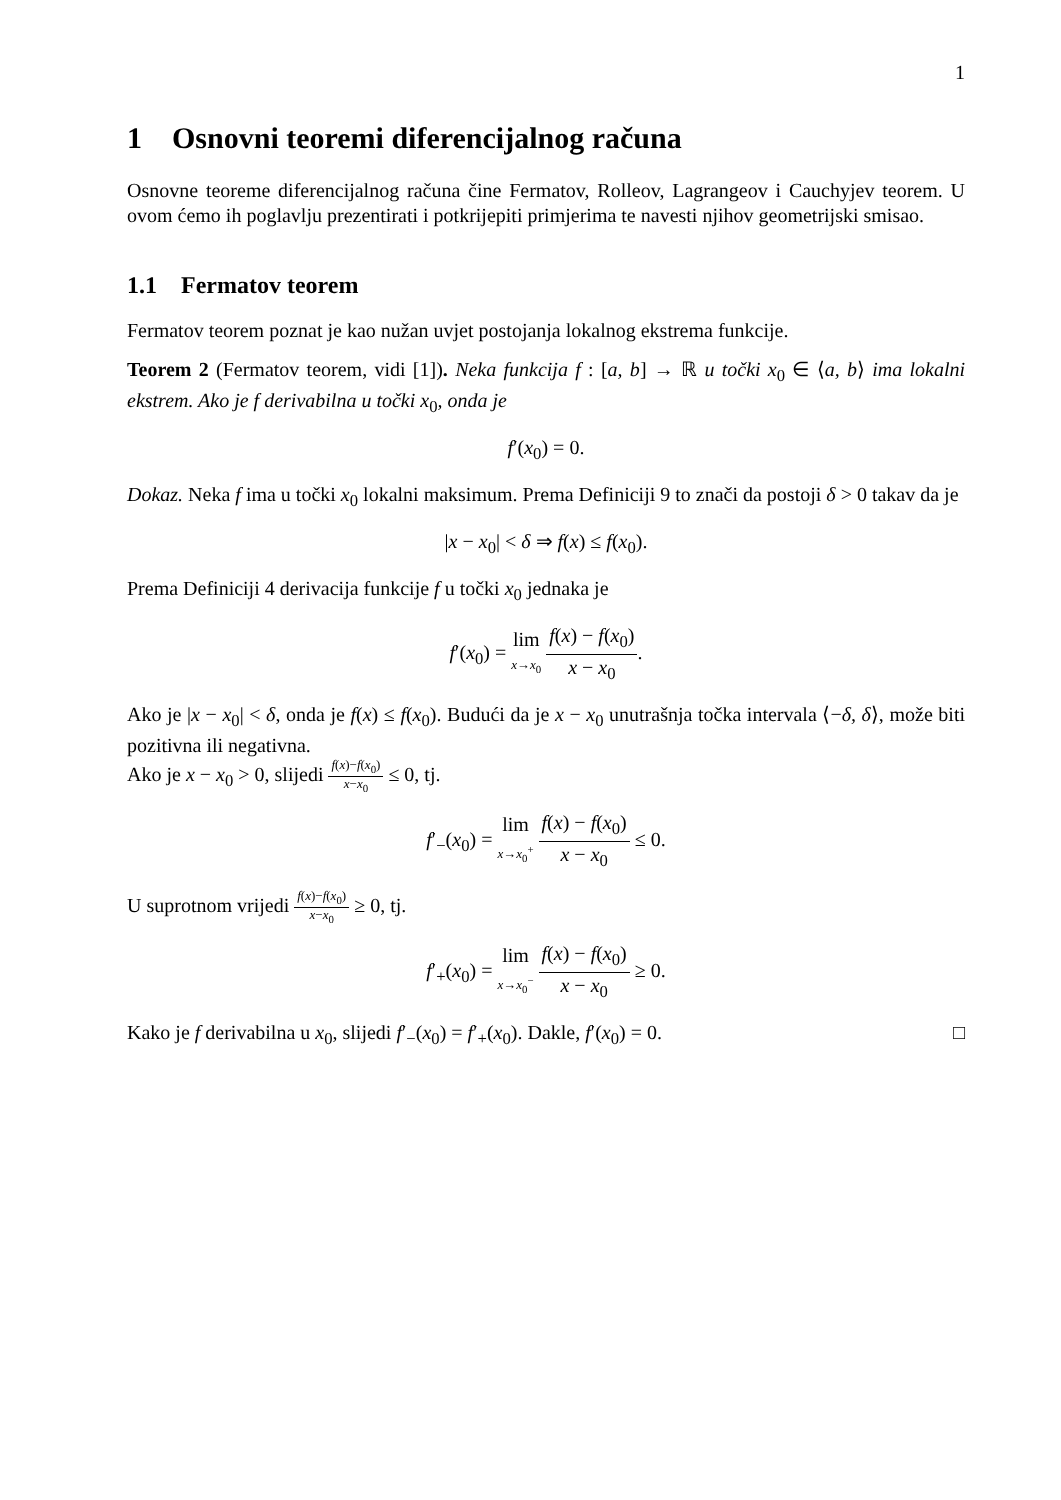1
1 Osnovni teoremi diferencijalnog računa
Osnovne teoreme diferencijalnog računa čine Fermatov, Rolleov, Lagrangeov i Cauchyjev teorem. U ovom ćemo ih poglavlju prezentirati i potkrijepiti primjerima te navesti njihov geometrijski smisao.
1.1 Fermatov teorem
Fermatov teorem poznat je kao nužan uvjet postojanja lokalnog ekstrema funkcije.
Teorem 2 (Fermatov teorem, vidi [1]). Neka funkcija f : [a, b] → ℝ u točki x<sub>0</sub> ∈ ⟨a, b⟩ ima lokalni ekstrem. Ako je f derivabilna u točki x<sub>0</sub>, onda je
f′(x<sub>0</sub>) = 0.
Dokaz. Neka f ima u točki x<sub>0</sub> lokalni maksimum. Prema Definiciji 9 to znači da postoji δ > 0 takav da je
|x − x<sub>0</sub>| < δ ⇒ f(x) ≤ f(x<sub>0</sub>).
Prema Definiciji 4 derivacija funkcije f u točki x<sub>0</sub> jednaka je
f′(x<sub>0</sub>) = lim x→x<sub>0</sub> f(x) − f(x<sub>0</sub>) x − x<sub>0</sub>.
Ako je |x − x<sub>0</sub>| < δ, onda je f(x) ≤ f(x<sub>0</sub>). Budući da je x − x<sub>0</sub> unutrašnja točka intervala ⟨−δ, δ⟩, može biti pozitivna ili negativna.
Ako je x − x<sub>0</sub> > 0, slijedi f(x)−f(x<sub>0</sub>) x−x<sub>0</sub> ≤ 0, tj.
f′<sub>−</sub>(x<sub>0</sub>) = lim x→x<sub>0</sub><sup>+</sup> f(x) − f(x<sub>0</sub>) x − x<sub>0</sub> ≤ 0.
U suprotnom vrijedi f(x)−f(x<sub>0</sub>) x−x<sub>0</sub> ≥ 0, tj.
f′<sub>+</sub>(x<sub>0</sub>) = lim x→x<sub>0</sub><sup>−</sup> f(x) − f(x<sub>0</sub>) x − x<sub>0</sub> ≥ 0.
Kako je f derivabilna u x<sub>0</sub>, slijedi f′<sub>−</sub>(x<sub>0</sub>) = f′<sub>+</sub>(x<sub>0</sub>). Dakle, f′(x<sub>0</sub>) = 0. □